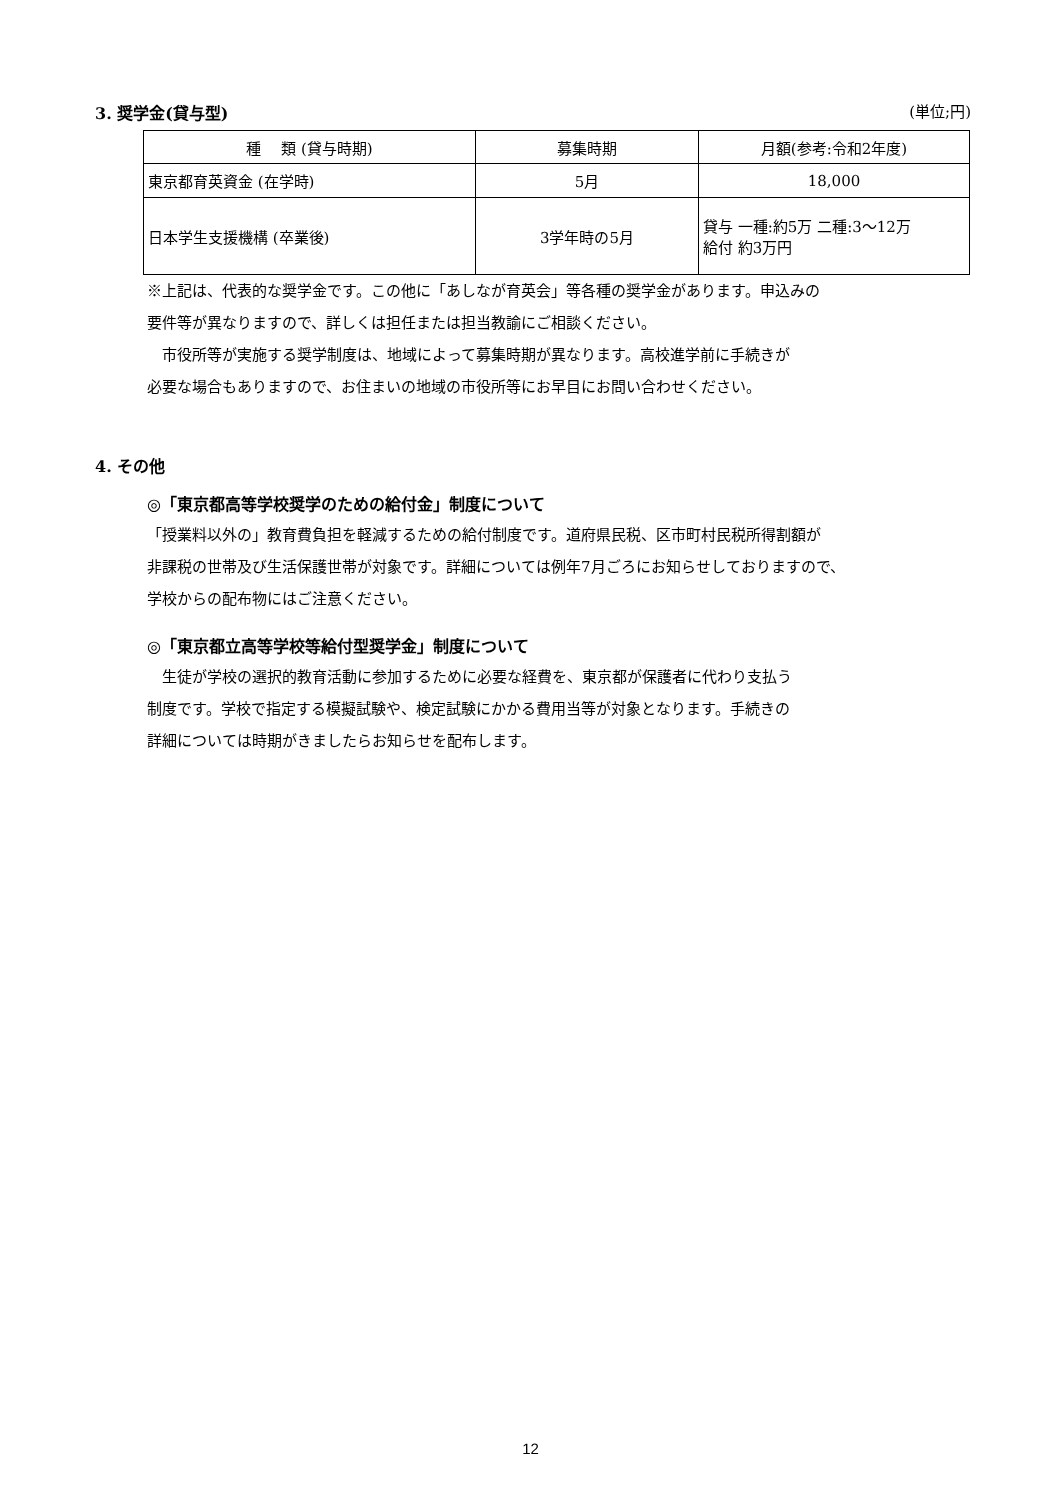3. 奨学金(貸与型) (単位;円)
| 種 類 (貸与時期) | 募集時期 | 月額(参考:令和2年度) |
| --- | --- | --- |
| 東京都育英資金 (在学時) | 5月 | 18,000 |
| 日本学生支援機構 (卒業後) | 3学年時の5月 | 貸与 一種:約5万 二種:3～12万 給付 約3万円 |
※上記は、代表的な奨学金です。この他に「あしなが育英会」等各種の奨学金があります。申込みの
要件等が異なりますので、詳しくは担任または担当教諭にご相談ください。
　市役所等が実施する奨学制度は、地域によって募集時期が異なります。高校進学前に手続きが
必要な場合もありますので、お住まいの地域の市役所等にお早目にお問い合わせください。
4. その他
◎「東京都高等学校奨学のための給付金」制度について
「授業料以外の」教育費負担を軽減するための給付制度です。道府県民税、区市町村民税所得割額が
非課税の世帯及び生活保護世帯が対象です。詳細については例年7月ごろにお知らせしておりますので、
学校からの配布物にはご注意ください。
◎「東京都立高等学校等給付型奨学金」制度について
　生徒が学校の選択的教育活動に参加するために必要な経費を、東京都が保護者に代わり支払う
制度です。学校で指定する模擬試験や、検定試験にかかる費用当等が対象となります。手続きの
詳細については時期がきましたらお知らせを配布します。
12